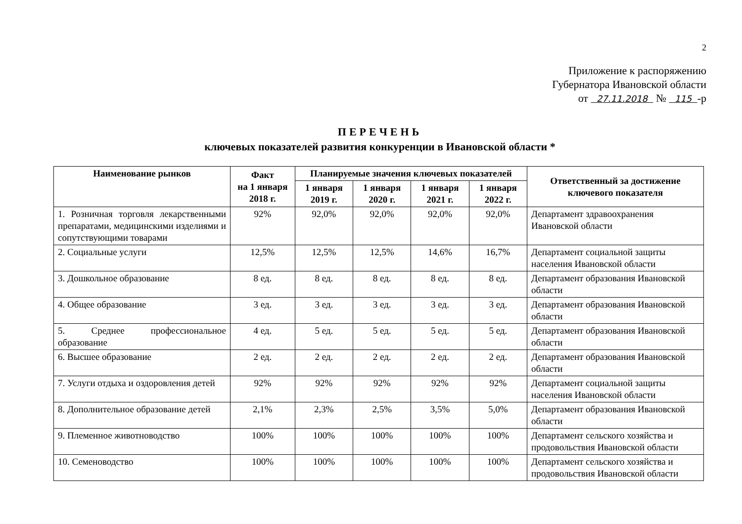2
Приложение к распоряжению
Губернатора Ивановской области
от 27.11.2018 № 115 -р
ПЕРЕЧЕНЬ
ключевых показателей развития конкуренции в Ивановской области *
| Наименование рынков | Факт на 1 января 2018 г. | Планируемые значения ключевых показателей | | | | Ответственный за достижение ключевого показателя |
| --- | --- | --- | --- | --- | --- | --- |
| | | 1 января 2019 г. | 1 января 2020 г. | 1 января 2021 г. | 1 января 2022 г. | |
| 1. Розничная торговля лекарственными препаратами, медицинскими изделиями и сопутствующими товарами | 92% | 92,0% | 92,0% | 92,0% | 92,0% | Департамент здравоохранения Ивановской области |
| 2. Социальные услуги | 12,5% | 12,5% | 12,5% | 14,6% | 16,7% | Департамент социальной защиты населения Ивановской области |
| 3. Дошкольное образование | 8 ед. | 8 ед. | 8 ед. | 8 ед. | 8 ед. | Департамент образования Ивановской области |
| 4. Общее образование | 3 ед. | 3 ед. | 3 ед. | 3 ед. | 3 ед. | Департамент образования Ивановской области |
| 5. Среднее профессиональное образование | 4 ед. | 5 ед. | 5 ед. | 5 ед. | 5 ед. | Департамент образования Ивановской области |
| 6. Высшее образование | 2 ед. | 2 ед. | 2 ед. | 2 ед. | 2 ед. | Департамент образования Ивановской области |
| 7. Услуги отдыха и оздоровления детей | 92% | 92% | 92% | 92% | 92% | Департамент социальной защиты населения Ивановской области |
| 8. Дополнительное образование детей | 2,1% | 2,3% | 2,5% | 3,5% | 5,0% | Департамент образования Ивановской области |
| 9. Племенное животноводство | 100% | 100% | 100% | 100% | 100% | Департамент сельского хозяйства и продовольствия Ивановской области |
| 10. Семеноводство | 100% | 100% | 100% | 100% | 100% | Департамент сельского хозяйства и продовольствия Ивановской области |